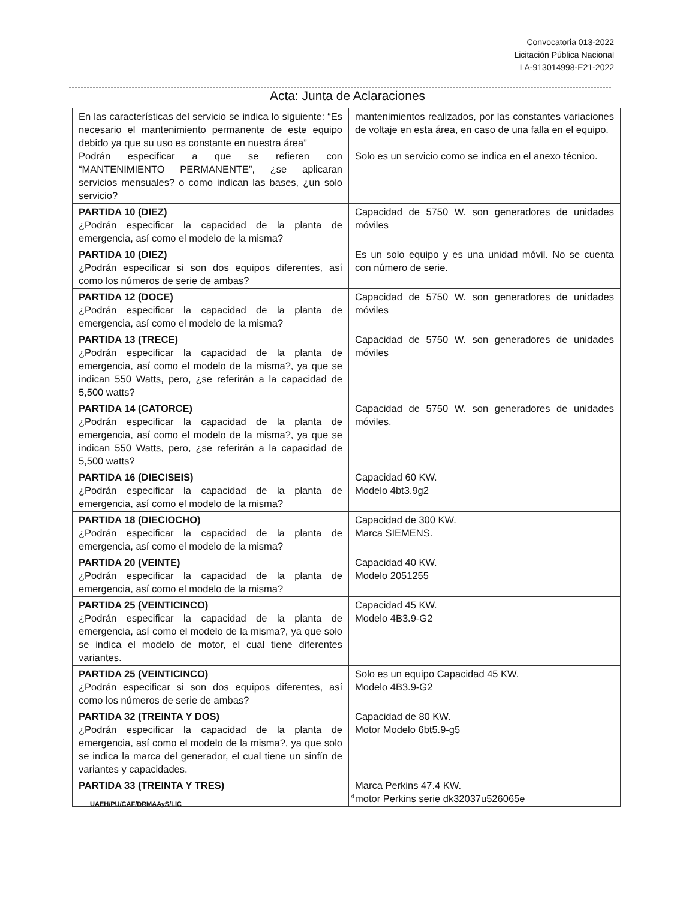Convocatoria 013-2022
Licitación Pública Nacional
LA-913014998-E21-2022
Acta: Junta de Aclaraciones
| En las características del servicio se indica lo siguiente: “Es necesario el mantenimiento permanente de este equipo debido ya que su uso es constante en nuestra área” Podrán especificar a que se refieren con “MANTENIMIENTO PERMANENTE”, ¿se aplicaran servicios mensuales? o como indican las bases, ¿un solo servicio? | mantenimientos realizados, por las constantes variaciones de voltaje en esta área, en caso de una falla en el equipo. Solo es un servicio como se indica en el anexo técnico. |
| PARTIDA 10 (DIEZ) ¿Podrán especificar la capacidad de la planta de emergencia, así como el modelo de la misma? | Capacidad de 5750 W. son generadores de unidades móviles |
| PARTIDA 10 (DIEZ) ¿Podrán especificar si son dos equipos diferentes, así como los números de serie de ambas? | Es un solo equipo y es una unidad móvil. No se cuenta con número de serie. |
| PARTIDA 12 (DOCE) ¿Podrán especificar la capacidad de la planta de emergencia, así como el modelo de la misma? | Capacidad de 5750 W. son generadores de unidades móviles |
| PARTIDA 13 (TRECE) ¿Podrán especificar la capacidad de la planta de emergencia, así como el modelo de la misma?, ya que se indican 550 Watts, pero, ¿se referirán a la capacidad de 5,500 watts? | Capacidad de 5750 W. son generadores de unidades móviles |
| PARTIDA 14 (CATORCE) ¿Podrán especificar la capacidad de la planta de emergencia, así como el modelo de la misma?, ya que se indican 550 Watts, pero, ¿se referirán a la capacidad de 5,500 watts? | Capacidad de 5750 W. son generadores de unidades móviles. |
| PARTIDA 16 (DIECISEIS) ¿Podrán especificar la capacidad de la planta de emergencia, así como el modelo de la misma? | Capacidad 60 KW. Modelo 4bt3.9g2 |
| PARTIDA 18 (DIECIOCHO) ¿Podrán especificar la capacidad de la planta de emergencia, así como el modelo de la misma? | Capacidad de 300 KW. Marca SIEMENS. |
| PARTIDA 20 (VEINTE) ¿Podrán especificar la capacidad de la planta de emergencia, así como el modelo de la misma? | Capacidad 40 KW. Modelo 2051255 |
| PARTIDA 25 (VEINTICINCO) ¿Podrán especificar la capacidad de la planta de emergencia, así como el modelo de la misma?, ya que solo se indica el modelo de motor, el cual tiene diferentes variantes. | Capacidad 45 KW. Modelo 4B3.9-G2 |
| PARTIDA 25 (VEINTICINCO) ¿Podrán especificar si son dos equipos diferentes, así como los números de serie de ambas? | Solo es un equipo Capacidad 45 KW. Modelo 4B3.9-G2 |
| PARTIDA 32 (TREINTA Y DOS) ¿Podrán especificar la capacidad de la planta de emergencia, así como el modelo de la misma?, ya que solo se indica la marca del generador, el cual tiene un sinfín de variantes y capacidades. | Capacidad de 80 KW. Motor Modelo 6bt5.9-g5 |
| PARTIDA 33 (TREINTA Y TRES) | Marca Perkins 47.4 KW. motor Perkins serie dk32037u526065e |
4
UAEH/PU/CAF/DRMAAyS/LIC